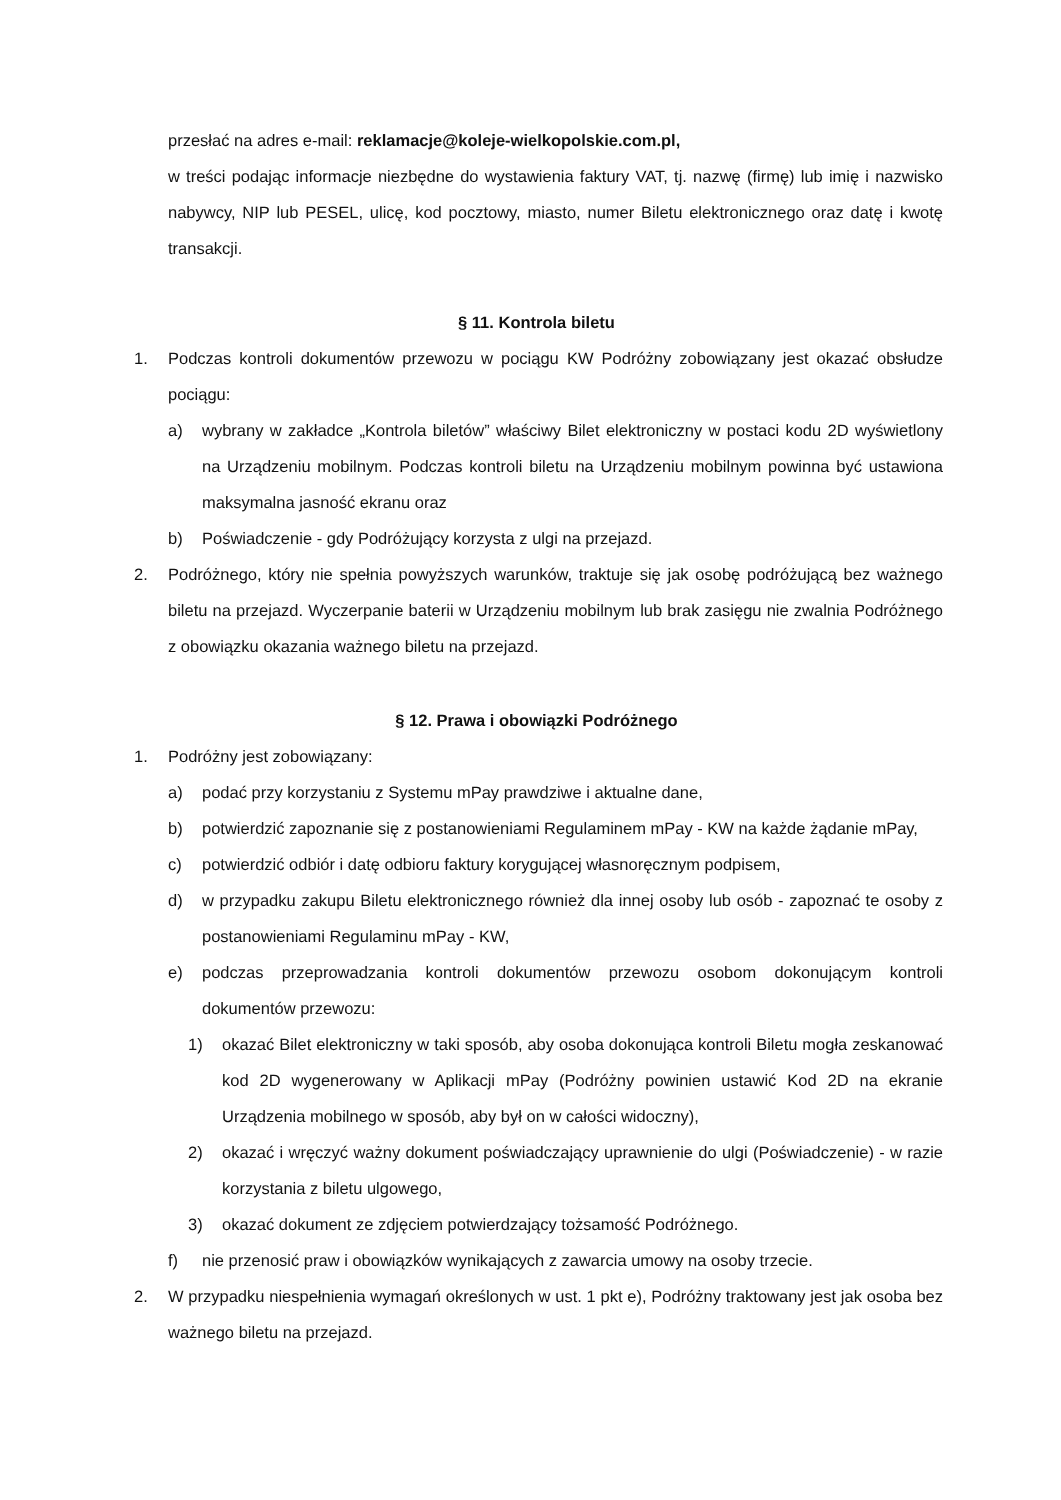przesłać na adres e-mail: reklamacje@koleje-wielkopolskie.com.pl,
w treści podając informacje niezbędne do wystawienia faktury VAT, tj. nazwę (firmę) lub imię i nazwisko nabywcy, NIP lub PESEL, ulicę, kod pocztowy, miasto, numer Biletu elektronicznego oraz datę i kwotę transakcji.
§ 11. Kontrola biletu
1. Podczas kontroli dokumentów przewozu w pociągu KW Podróżny zobowiązany jest okazać obsłudze pociągu:
a) wybrany w zakładce „Kontrola biletów” właściwy Bilet elektroniczny w postaci kodu 2D wyświetlony na Urządzeniu mobilnym. Podczas kontroli biletu na Urządzeniu mobilnym powinna być ustawiona maksymalna jasność ekranu oraz
b) Poświadczenie - gdy Podróżujący korzysta z ulgi na przejazd.
2. Podróżnego, który nie spełnia powyższych warunków, traktuje się jak osobę podróżującą bez ważnego biletu na przejazd. Wyczerpanie baterii w Urządzeniu mobilnym lub brak zasięgu nie zwalnia Podróżnego z obowiązku okazania ważnego biletu na przejazd.
§ 12. Prawa i obowiązki Podróżnego
1. Podróżny jest zobowiązany:
a) podać przy korzystaniu z Systemu mPay prawdziwe i aktualne dane,
b) potwierdzić zapoznanie się z postanowieniami Regulaminem mPay - KW na każde żądanie mPay,
c) potwierdzić odbiór i datę odbioru faktury korygującej własnoręcznym podpisem,
d) w przypadku zakupu Biletu elektronicznego również dla innej osoby lub osób - zapoznać te osoby z postanowieniami Regulaminu mPay - KW,
e) podczas przeprowadzania kontroli dokumentów przewozu osobom dokonującym kontroli dokumentów przewozu:
1) okazać Bilet elektroniczny w taki sposób, aby osoba dokonująca kontroli Biletu mogła zeskanować kod 2D wygenerowany w Aplikacji mPay (Podróżny powinien ustawić Kod 2D na ekranie Urządzenia mobilnego w sposób, aby był on w całości widoczny),
2) okazać i wręczyć ważny dokument poświadczający uprawnienie do ulgi (Poświadczenie) - w razie korzystania z biletu ulgowego,
3) okazać dokument ze zdjęciem potwierdzający tożsamość Podróżnego.
f) nie przenosić praw i obowiązków wynikających z zawarcia umowy na osoby trzecie.
2. W przypadku niespełnienia wymagań określonych w ust. 1 pkt e), Podróżny traktowany jest jak osoba bez ważnego biletu na przejazd.